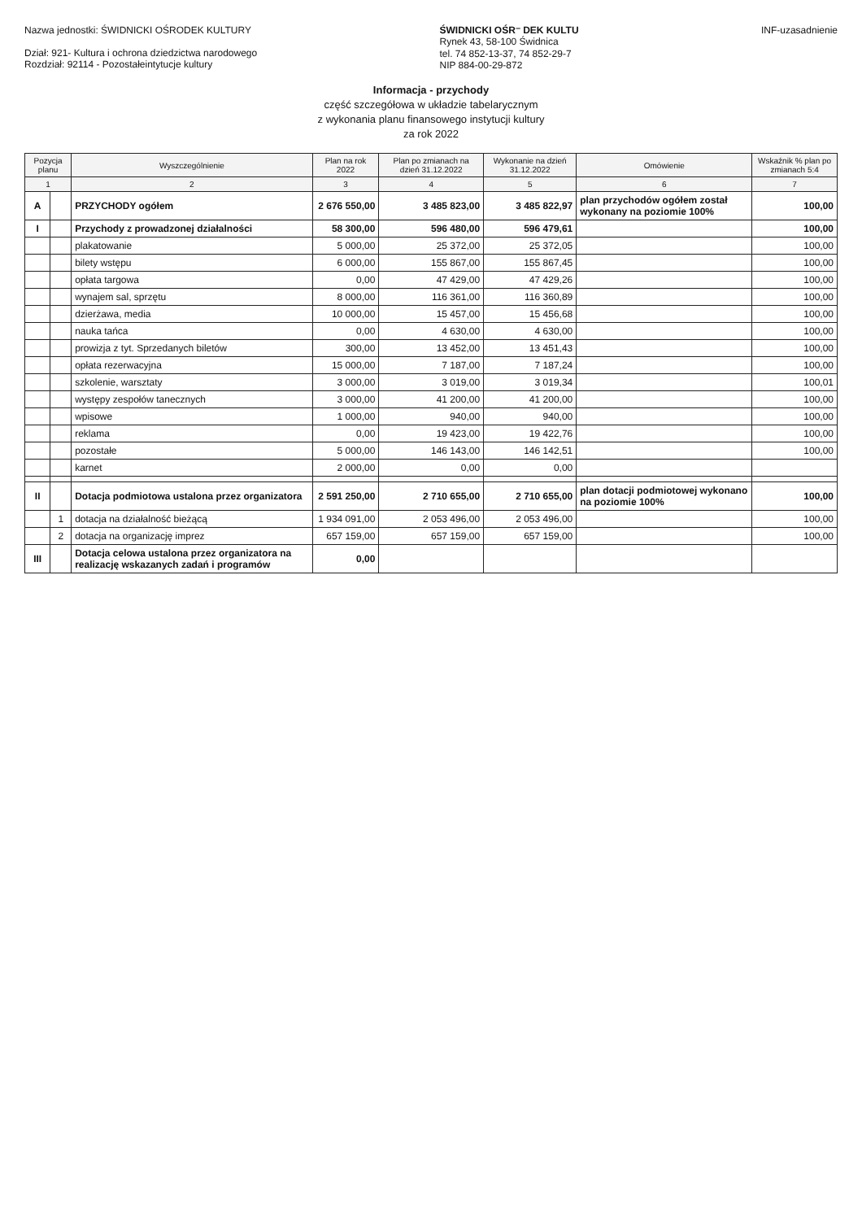Nazwa jednostki: ŚWIDNICKI OŚRODEK KULTURY
Dział: 921- Kultura i ochrona dziedzictwa narodowego
Rozdział: 92114 - Pozostałeintytucje kultury
ŚWIDNICKI OŚR⁻ DEK KULTU
Rynek 43, 58-100 Świdnica
tel. 74 852-13-37, 74 852-29-7
NIP 884-00-29-872
INF-uzasadnienie
Informacja - przychody
część szczegółowa w układzie tabelarycznym
z wykonania planu finansowego instytucji kultury
za rok 2022
| Pozycja planu | | Wyszczególnienie | Plan na rok 2022 | Plan po zmianach na dzień 31.12.2022 | Wykonanie na dzień 31.12.2022 | Omówienie | Wskaźnik % plan po zmianach 5:4 |
| --- | --- | --- | --- | --- | --- | --- | --- |
| 1 | | 2 | 3 | 4 | 5 | 6 | 7 |
| A | | PRZYCHODY ogółem | 2 676 550,00 | 3 485 823,00 | 3 485 822,97 | plan przychodów ogółem został wykonany na poziomie 100% | 100,00 |
| I | | Przychody z prowadzonej działalności | 58 300,00 | 596 480,00 | 596 479,61 | | 100,00 |
| | | plakatowanie | 5 000,00 | 25 372,00 | 25 372,05 | | 100,00 |
| | | bilety wstępu | 6 000,00 | 155 867,00 | 155 867,45 | | 100,00 |
| | | opłata targowa | 0,00 | 47 429,00 | 47 429,26 | | 100,00 |
| | | wynajem sal, sprzętu | 8 000,00 | 116 361,00 | 116 360,89 | | 100,00 |
| | | dzierżawa, media | 10 000,00 | 15 457,00 | 15 456,68 | | 100,00 |
| | | nauka tańca | 0,00 | 4 630,00 | 4 630,00 | | 100,00 |
| | | prowizja z tyt. Sprzedanych biletów | 300,00 | 13 452,00 | 13 451,43 | | 100,00 |
| | | opłata rezerwacyjna | 15 000,00 | 7 187,00 | 7 187,24 | | 100,00 |
| | | szkolenie, warsztaty | 3 000,00 | 3 019,00 | 3 019,34 | | 100,01 |
| | | występy zespołów tanecznych | 3 000,00 | 41 200,00 | 41 200,00 | | 100,00 |
| | | wpisowe | 1 000,00 | 940,00 | 940,00 | | 100,00 |
| | | reklama | 0,00 | 19 423,00 | 19 422,76 | | 100,00 |
| | | pozostałe | 5 000,00 | 146 143,00 | 146 142,51 | | 100,00 |
| | | karnet | 2 000,00 | 0,00 | 0,00 | | |
| II | | Dotacja podmiotowa ustalona przez organizatora | 2 591 250,00 | 2 710 655,00 | 2 710 655,00 | plan dotacji podmiotowej wykonano na poziomie 100% | 100,00 |
| | 1 | dotacja na działalność bieżącą | 1 934 091,00 | 2 053 496,00 | 2 053 496,00 | | 100,00 |
| | 2 | dotacja na organizację imprez | 657 159,00 | 657 159,00 | 657 159,00 | | 100,00 |
| III | | Dotacja celowa ustalona przez organizatora na realizację wskazanych zadań i programów | 0,00 | | | | |